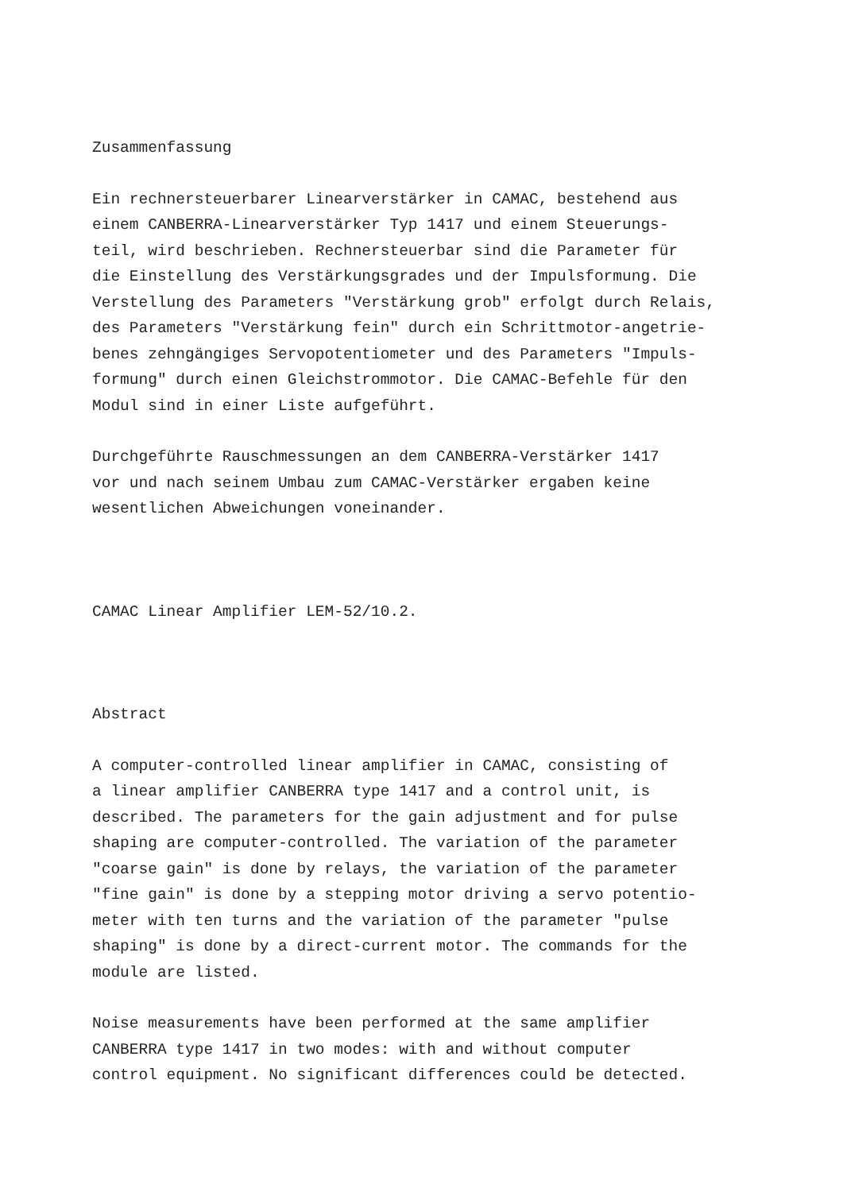Zusammenfassung
Ein rechnersteuerbarer Linearverstärker in CAMAC, bestehend aus einem CANBERRA-Linearverstärker Typ 1417 und einem Steuerungs- teil, wird beschrieben. Rechnersteuerbar sind die Parameter für die Einstellung des Verstärkungsgrades und der Impulsformung. Die Verstellung des Parameters "Verstärkung grob" erfolgt durch Relais, des Parameters "Verstärkung fein" durch ein Schrittmotor-angetrie- benes zehngängiges Servopotentiometer und des Parameters "Impuls- formung" durch einen Gleichstrommotor. Die CAMAC-Befehle für den Modul sind in einer Liste aufgeführt.
Durchgeführte Rauschmessungen an dem CANBERRA-Verstärker 1417 vor und nach seinem Umbau zum CAMAC-Verstärker ergaben keine wesentlichen Abweichungen voneinander.
CAMAC Linear Amplifier LEM-52/10.2.
Abstract
A computer-controlled linear amplifier in CAMAC, consisting of a linear amplifier CANBERRA type 1417 and a control unit, is described. The parameters for the gain adjustment and for pulse shaping are computer-controlled. The variation of the parameter "coarse gain" is done by relays, the variation of the parameter "fine gain" is done by a stepping motor driving a servo potentio- meter with ten turns and the variation of the parameter "pulse shaping" is done by a direct-current motor. The commands for the module are listed.
Noise measurements have been performed at the same amplifier CANBERRA type 1417 in two modes: with and without computer control equipment. No significant differences could be detected.